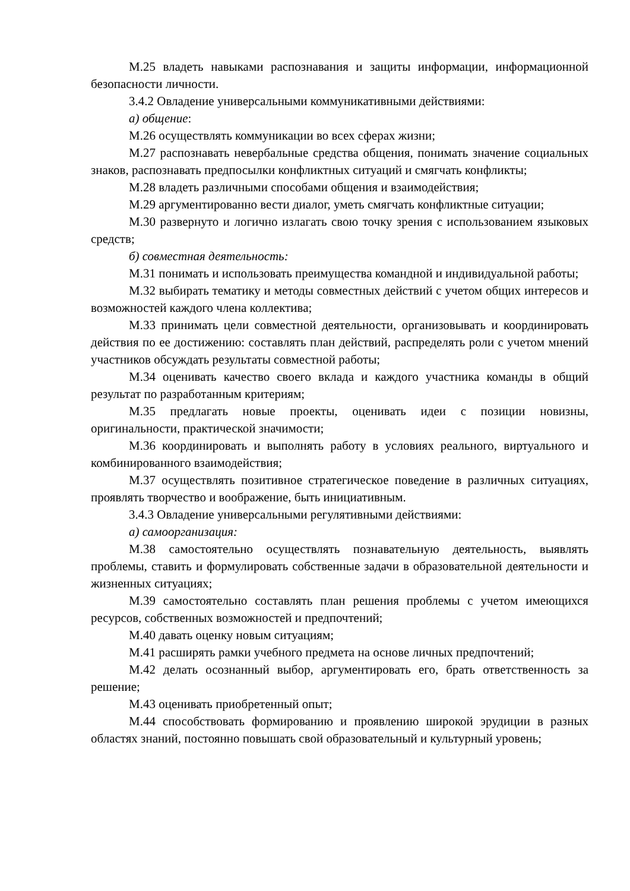М.25 владеть навыками распознавания и защиты информации, информационной безопасности личности.
3.4.2 Овладение универсальными коммуникативными действиями:
а) общение:
М.26 осуществлять коммуникации во всех сферах жизни;
М.27 распознавать невербальные средства общения, понимать значение социальных знаков, распознавать предпосылки конфликтных ситуаций и смягчать конфликты;
М.28 владеть различными способами общения и взаимодействия;
М.29 аргументированно вести диалог, уметь смягчать конфликтные ситуации;
М.30 развернуто и логично излагать свою точку зрения с использованием языковых средств;
б) совместная деятельность:
М.31 понимать и использовать преимущества командной и индивидуальной работы;
М.32 выбирать тематику и методы совместных действий с учетом общих интересов и возможностей каждого члена коллектива;
М.33 принимать цели совместной деятельности, организовывать и координировать действия по ее достижению: составлять план действий, распределять роли с учетом мнений участников обсуждать результаты совместной работы;
М.34 оценивать качество своего вклада и каждого участника команды в общий результат по разработанным критериям;
М.35 предлагать новые проекты, оценивать идеи с позиции новизны, оригинальности, практической значимости;
М.36 координировать и выполнять работу в условиях реального, виртуального и комбинированного взаимодействия;
М.37 осуществлять позитивное стратегическое поведение в различных ситуациях, проявлять творчество и воображение, быть инициативным.
3.4.3 Овладение универсальными регулятивными действиями:
а) самоорганизация:
М.38 самостоятельно осуществлять познавательную деятельность, выявлять проблемы, ставить и формулировать собственные задачи в образовательной деятельности и жизненных ситуациях;
М.39 самостоятельно составлять план решения проблемы с учетом имеющихся ресурсов, собственных возможностей и предпочтений;
М.40 давать оценку новым ситуациям;
М.41 расширять рамки учебного предмета на основе личных предпочтений;
М.42 делать осознанный выбор, аргументировать его, брать ответственность за решение;
М.43 оценивать приобретенный опыт;
М.44 способствовать формированию и проявлению широкой эрудиции в разных областях знаний, постоянно повышать свой образовательный и культурный уровень;